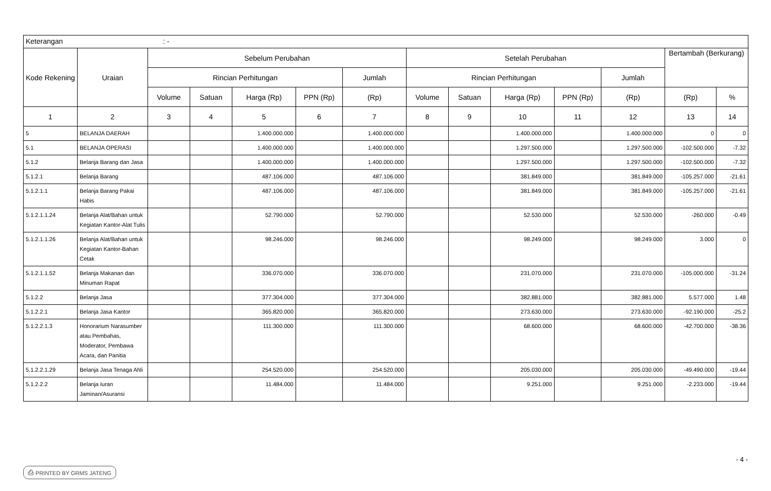| Keterangan : - | | | | | | | | | | | | | |
| Kode Rekening | Uraian | Sebelum Perubahan | | | | | Setelah Perubahan | | | | | Bertambah (Berkurang) | |
| | | Rincian Perhitungan | | | | Jumlah | Rincian Perhitungan | | | | Jumlah | | |
| | | Volume | Satuan | Harga (Rp) | PPN (Rp) | (Rp) | Volume | Satuan | Harga (Rp) | PPN (Rp) | (Rp) | (Rp) | % |
| 1 | 2 | 3 | 4 | 5 | 6 | 7 | 8 | 9 | 10 | 11 | 12 | 13 | 14 |
| 5 | BELANJA DAERAH | | | 1.400.000.000 | | 1.400.000.000 | | | 1.400.000.000 | | 1.400.000.000 | 0 | 0 |
| 5.1 | BELANJA OPERASI | | | 1.400.000.000 | | 1.400.000.000 | | | 1.297.500.000 | | 1.297.500.000 | -102.500.000 | -7.32 |
| 5.1.2 | Belanja Barang dan Jasa | | | 1.400.000.000 | | 1.400.000.000 | | | 1.297.500.000 | | 1.297.500.000 | -102.500.000 | -7.32 |
| 5.1.2.1 | Belanja Barang | | | 487.106.000 | | 487.106.000 | | | 381.849.000 | | 381.849.000 | -105.257.000 | -21.61 |
| 5.1.2.1.1 | Belanja Barang Pakai Habis | | | 487.106.000 | | 487.106.000 | | | 381.849.000 | | 381.849.000 | -105.257.000 | -21.61 |
| 5.1.2.1.1.24 | Belanja Alat/Bahan untuk Kegiatan Kantor-Alat Tulis | | | 52.790.000 | | 52.790.000 | | | 52.530.000 | | 52.530.000 | -260.000 | -0.49 |
| 5.1.2.1.1.26 | Belanja Alat/Bahan untuk Kegiatan Kantor-Bahan Cetak | | | 98.246.000 | | 98.246.000 | | | 98.249.000 | | 98.249.000 | 3.000 | 0 |
| 5.1.2.1.1.52 | Belanja Makanan dan Minuman Rapat | | | 336.070.000 | | 336.070.000 | | | 231.070.000 | | 231.070.000 | -105.000.000 | -31.24 |
| 5.1.2.2 | Belanja Jasa | | | 377.304.000 | | 377.304.000 | | | 382.881.000 | | 382.881.000 | 5.577.000 | 1.48 |
| 5.1.2.2.1 | Belanja Jasa Kantor | | | 365.820.000 | | 365.820.000 | | | 273.630.000 | | 273.630.000 | -92.190.000 | -25.2 |
| 5.1.2.2.1.3 | Honorarium Narasumber atau Pembahas, Moderator, Pembawa Acara, dan Panitia | | | 111.300.000 | | 111.300.000 | | | 68.600.000 | | 68.600.000 | -42.700.000 | -38.36 |
| 5.1.2.2.1.29 | Belanja Jasa Tenaga Ahli | | | 254.520.000 | | 254.520.000 | | | 205.030.000 | | 205.030.000 | -49.490.000 | -19.44 |
| 5.1.2.2.2 | Belanja Iuran Jaminan/Asuransi | | | 11.484.000 | | 11.484.000 | | | 9.251.000 | | 9.251.000 | -2.233.000 | -19.44 |
- 4 -
⎙ PRINTED BY GRMS JATENG